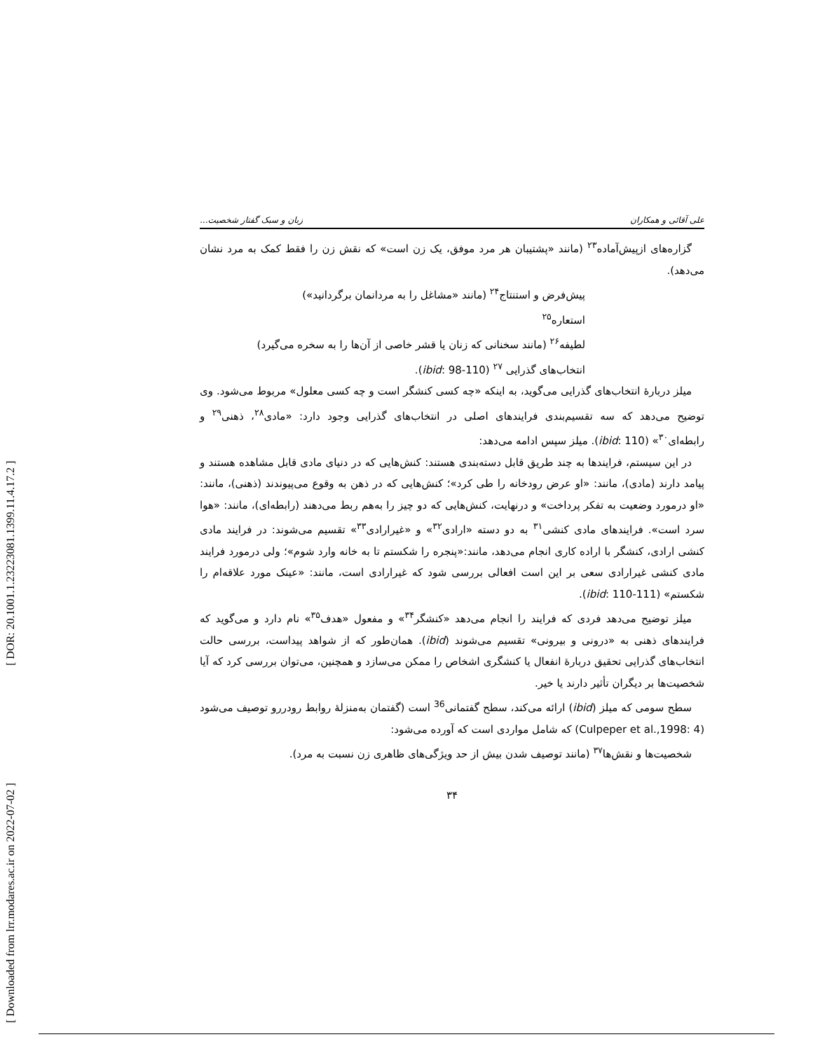[ DOR: 20.1001.1.23223081.1399.11.4.17.2 ]
[ Downloaded from lrr.modares.ac.ir on 2022-07-02 ]
علی آقائی و همکاران زبان و سبک گفتار شخصیت...
گزاره‌های ازپیش‌آماده<sup>۲۳</sup> (مانند «پشتیبان هر مرد موفق، یک زن است» که نقش زن را فقط کمک به مرد نشان می‌دهد).
پیش‌فرض و استنتاج<sup>۲۴</sup> (مانند «مشاغل را به مردانمان برگردانید»)
استعاره<sup>۲۵</sup>
لطیفه<sup>۲۶</sup> (مانند سخنانی که زنان یا قشر خاصی از آن‌ها را به سخره می‌گیرد)
انتخاب‌های گذرایی <sup>۲۷</sup> (ibid: 98-110).
میلز دربارهٔ انتخاب‌های گذرایی می‌گوید، به اینکه «چه کسی کنشگر است و چه کسی معلول» مربوط می‌شود. وی توضیح می‌دهد که سه تقسیم‌بندی فرایندهای اصلی در انتخاب‌های گذرایی وجود دارد: «مادی<sup>۲۸</sup>، ذهنی<sup>۲۹</sup> و رابطه‌ای<sup>۳۰</sup>» (ibid: 110). میلز سپس ادامه می‌دهد:
در این سیستم، فرایندها به چند طریق قابل دسته‌بندی هستند: کنش‌هایی که در دنیای مادی قابل مشاهده هستند و پیامد دارند (مادی)، مانند: «او عرض رودخانه را طی کرد»؛ کنش‌هایی که در ذهن به وقوع می‌پیوندند (ذهنی)، مانند: «او درمورد وضعیت به تفکر پرداخت» و درنهایت، کنش‌هایی که دو چیز را به‌هم ربط می‌دهند (رابطه‌ای)، مانند: «هوا سرد است». فرایندهای مادی کنشی<sup>۳۱</sup> به دو دسته «ارادی<sup>۳۲</sup>» و «غیرارادی<sup>۳۳</sup>» تقسیم می‌شوند: در فرایند مادی کنشی ارادی، کنشگر با اراده کاری انجام می‌دهد، مانند:«پنجره را شکستم تا به خانه وارد شوم»؛ ولی درمورد فرایند مادی کنشی غیرارادی سعی بر این است افعالی بررسی شود که غیرارادی است، مانند: «عینک مورد علاقه‌ام را شکستم» (ibid: 110-111).
میلز توضیح می‌دهد فردی که فرایند را انجام می‌دهد «کنشگر<sup>۳۴</sup>» و مفعول «هدف<sup>۳۵</sup>» نام دارد و می‌گوید که فرایندهای ذهنی به «درونی و بیرونی» تقسیم می‌شوند (ibid). همان‌طور که از شواهد پیداست، بررسی حالت انتخاب‌های گذرایی تحقیق دربارهٔ انفعال یا کنشگری اشخاص را ممکن می‌سازد و همچنین، می‌توان بررسی کرد که آیا شخصیت‌ها بر دیگران تأثیر دارند یا خیر.
سطح سومی که میلز (ibid) ارائه می‌کند، سطح گفتمانی<sup>36</sup> است (گفتمان به‌منزلهٔ روابط رودررو توصیف می‌شود (Culpeper et al.,1998: 4) که شامل مواردی است که آورده می‌شود:
شخصیت‌ها و نقش‌ها<sup>۳۷</sup> (مانند توصیف شدن بیش از حد ویژگی‌های ظاهری زن نسبت به مرد).
۳۴